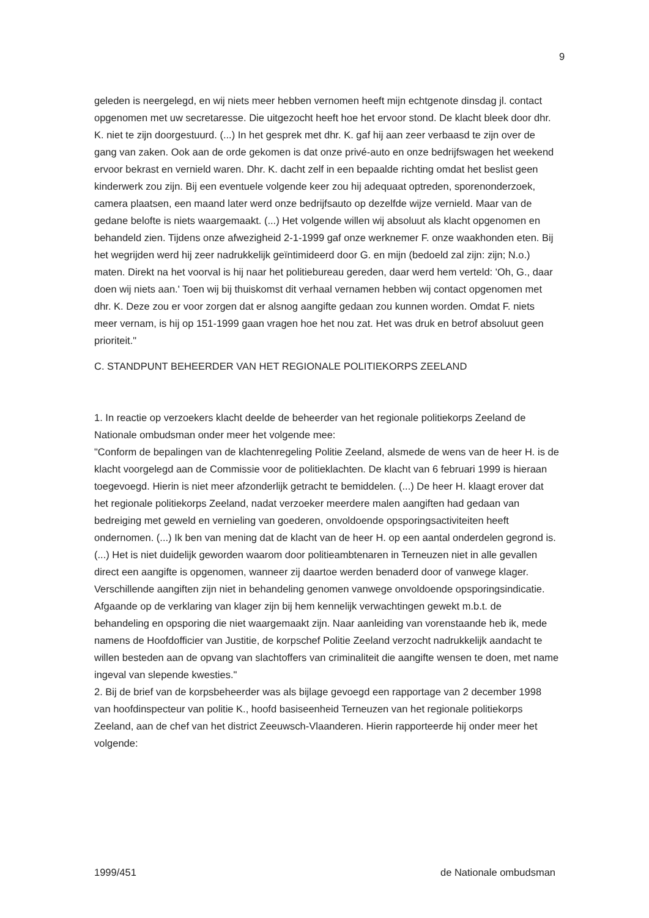9
geleden is neergelegd, en wij niets meer hebben vernomen heeft mijn echtgenote dinsdag jl. contact opgenomen met uw secretaresse. Die uitgezocht heeft hoe het ervoor stond. De klacht bleek door dhr. K. niet te zijn doorgestuurd. (...) In het gesprek met dhr. K. gaf hij aan zeer verbaasd te zijn over de gang van zaken. Ook aan de orde gekomen is dat onze privé-auto en onze bedrijfswagen het weekend ervoor bekrast en vernield waren. Dhr. K. dacht zelf in een bepaalde richting omdat het beslist geen kinderwerk zou zijn. Bij een eventuele volgende keer zou hij adequaat optreden, sporenonderzoek, camera plaatsen, een maand later werd onze bedrijfsauto op dezelfde wijze vernield. Maar van de gedane belofte is niets waargemaakt. (...) Het volgende willen wij absoluut als klacht opgenomen en behandeld zien. Tijdens onze afwezigheid 2-1-1999 gaf onze werknemer F. onze waakhonden eten. Bij het wegrijden werd hij zeer nadrukkelijk geïntimideerd door G. en mijn (bedoeld zal zijn: zijn; N.o.) maten. Direkt na het voorval is hij naar het politiebureau gereden, daar werd hem verteld: 'Oh, G., daar doen wij niets aan.' Toen wij bij thuiskomst dit verhaal vernamen hebben wij contact opgenomen met dhr. K. Deze zou er voor zorgen dat er alsnog aangifte gedaan zou kunnen worden. Omdat F. niets meer vernam, is hij op 151-1999 gaan vragen hoe het nou zat. Het was druk en betrof absoluut geen prioriteit."
C. STANDPUNT BEHEERDER VAN HET REGIONALE POLITIEKORPS ZEELAND
1. In reactie op verzoekers klacht deelde de beheerder van het regionale politiekorps Zeeland de Nationale ombudsman onder meer het volgende mee:
"Conform de bepalingen van de klachtenregeling Politie Zeeland, alsmede de wens van de heer H. is de klacht voorgelegd aan de Commissie voor de politieklachten. De klacht van 6 februari 1999 is hieraan toegevoegd. Hierin is niet meer afzonderlijk getracht te bemiddelen. (...) De heer H. klaagt erover dat het regionale politiekorps Zeeland, nadat verzoeker meerdere malen aangiften had gedaan van bedreiging met geweld en vernieling van goederen, onvoldoende opsporingsactiviteiten heeft ondernomen. (...) Ik ben van mening dat de klacht van de heer H. op een aantal onderdelen gegrond is. (...) Het is niet duidelijk geworden waarom door politieambtenaren in Terneuzen niet in alle gevallen direct een aangifte is opgenomen, wanneer zij daartoe werden benaderd door of vanwege klager. Verschillende aangiften zijn niet in behandeling genomen vanwege onvoldoende opsporingsindicatie. Afgaande op de verklaring van klager zijn bij hem kennelijk verwachtingen gewekt m.b.t. de behandeling en opsporing die niet waargemaakt zijn. Naar aanleiding van vorenstaande heb ik, mede namens de Hoofdofficier van Justitie, de korpschef Politie Zeeland verzocht nadrukkelijk aandacht te willen besteden aan de opvang van slachtoffers van criminaliteit die aangifte wensen te doen, met name ingeval van slepende kwesties."
2. Bij de brief van de korpsbeheerder was als bijlage gevoegd een rapportage van 2 december 1998 van hoofdinspecteur van politie K., hoofd basiseenheid Terneuzen van het regionale politiekorps Zeeland, aan de chef van het district Zeeuwsch-Vlaanderen. Hierin rapporteerde hij onder meer het volgende:
1999/451 de Nationale ombudsman